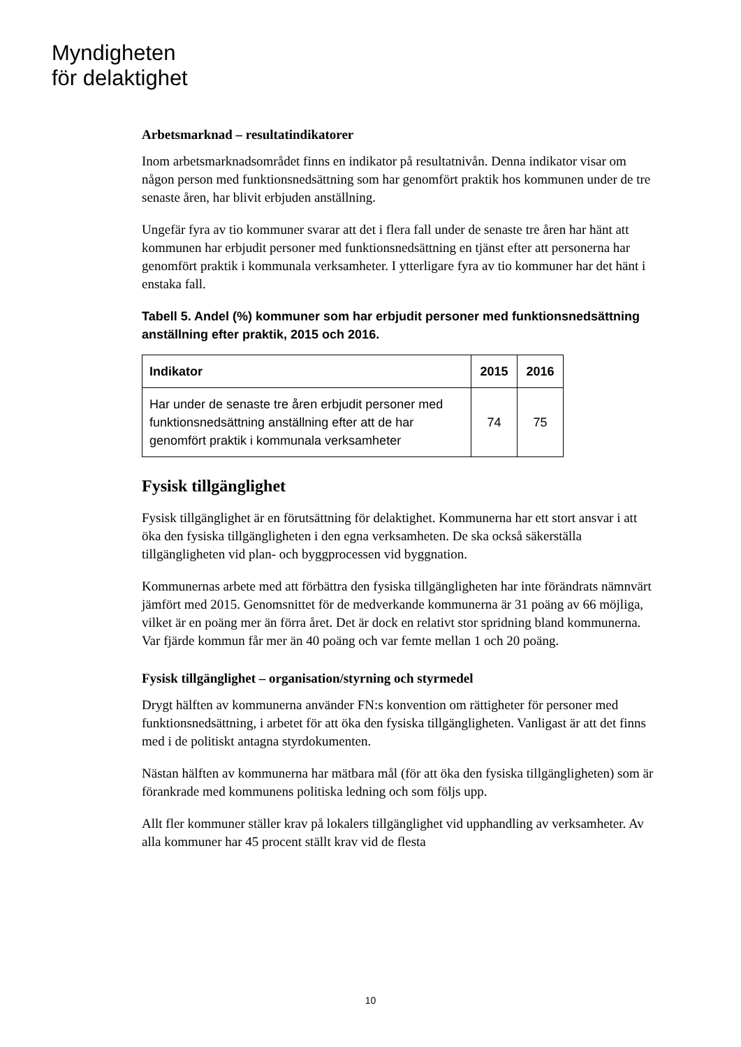Myndigheten
för delaktighet
Arbetsmarknad – resultatindikatorer
Inom arbetsmarknadsområdet finns en indikator på resultatnivån. Denna indikator visar om någon person med funktionsnedsättning som har genomfört praktik hos kommunen under de tre senaste åren, har blivit erbjuden anställning.
Ungefär fyra av tio kommuner svarar att det i flera fall under de senaste tre åren har hänt att kommunen har erbjudit personer med funktionsnedsättning en tjänst efter att personerna har genomfört praktik i kommunala verksamheter. I ytterligare fyra av tio kommuner har det hänt i enstaka fall.
Tabell 5. Andel (%) kommuner som har erbjudit personer med funktionsnedsättning anställning efter praktik, 2015 och 2016.
| Indikator | 2015 | 2016 |
| --- | --- | --- |
| Har under de senaste tre åren erbjudit personer med funktionsnedsättning anställning efter att de har genomfört praktik i kommunala verksamheter | 74 | 75 |
Fysisk tillgänglighet
Fysisk tillgänglighet är en förutsättning för delaktighet. Kommunerna har ett stort ansvar i att öka den fysiska tillgängligheten i den egna verksamheten. De ska också säkerställa tillgängligheten vid plan- och byggprocessen vid byggnation.
Kommunernas arbete med att förbättra den fysiska tillgängligheten har inte förändrats nämnvärt jämfört med 2015. Genomsnittet för de medverkande kommunerna är 31 poäng av 66 möjliga, vilket är en poäng mer än förra året. Det är dock en relativt stor spridning bland kommunerna. Var fjärde kommun får mer än 40 poäng och var femte mellan 1 och 20 poäng.
Fysisk tillgänglighet – organisation/styrning och styrmedel
Drygt hälften av kommunerna använder FN:s konvention om rättigheter för personer med funktionsnedsättning, i arbetet för att öka den fysiska tillgängligheten. Vanligast är att det finns med i de politiskt antagna styrdokumenten.
Nästan hälften av kommunerna har mätbara mål (för att öka den fysiska tillgängligheten) som är förankrade med kommunens politiska ledning och som följs upp.
Allt fler kommuner ställer krav på lokalers tillgänglighet vid upphandling av verksamheter. Av alla kommuner har 45 procent ställt krav vid de flesta
10